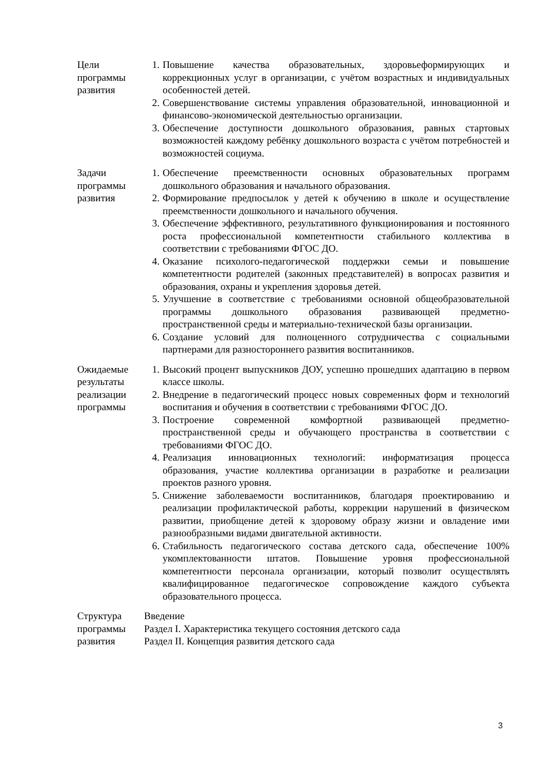| Цели программы развития | 1. Повышение качества образовательных, здоровьеформирующих и коррекционных услуг в организации, с учётом возрастных и индивидуальных особенностей детей. 2. Совершенствование системы управления образовательной, инновационной и финансово-экономической деятельностью организации. 3. Обеспечение доступности дошкольного образования, равных стартовых возможностей каждому ребёнку дошкольного возраста с учётом потребностей и возможностей социума. |
| Задачи программы развития | 1. Обеспечение преемственности основных образовательных программ дошкольного образования и начального образования. 2. Формирование предпосылок у детей к обучению в школе и осуществление преемственности дошкольного и начального обучения. 3. Обеспечение эффективного, результативного функционирования и постоянного роста профессиональной компетентности стабильного коллектива в соответствии с требованиями ФГОС ДО. 4. Оказание психолого-педагогической поддержки семьи и повышение компетентности родителей (законных представителей) в вопросах развития и образования, охраны и укрепления здоровья детей. 5. Улучшение в соответствие с требованиями основной общеобразовательной программы дошкольного образования развивающей предметно-пространственной среды и материально-технической базы организации. 6. Создание условий для полноценного сотрудничества с социальными партнерами для разностороннего развития воспитанников. |
| Ожидаемые результаты реализации программы | 1. Высокий процент выпускников ДОУ, успешно прошедших адаптацию в первом классе школы. 2. Внедрение в педагогический процесс новых современных форм и технологий воспитания и обучения в соответствии с требованиями ФГОС ДО. 3. Построение современной комфортной развивающей предметно-пространственной среды и обучающего пространства в соответствии с требованиями ФГОС ДО. 4. Реализация инновационных технологий: информатизация процесса образования, участие коллектива организации в разработке и реализации проектов разного уровня. 5. Снижение заболеваемости воспитанников, благодаря проектированию и реализации профилактической работы, коррекции нарушений в физическом развитии, приобщение детей к здоровому образу жизни и овладение ими разнообразными видами двигательной активности. 6. Стабильность педагогического состава детского сада, обеспечение 100% укомплектованности штатов. Повышение уровня профессиональной компетентности персонала организации, который позволит осуществлять квалифицированное педагогическое сопровождение каждого субъекта образовательного процесса. |
| Структура программы развития | Введение Раздел I. Характеристика текущего состояния детского сада Раздел II. Концепция развития детского сада |
3